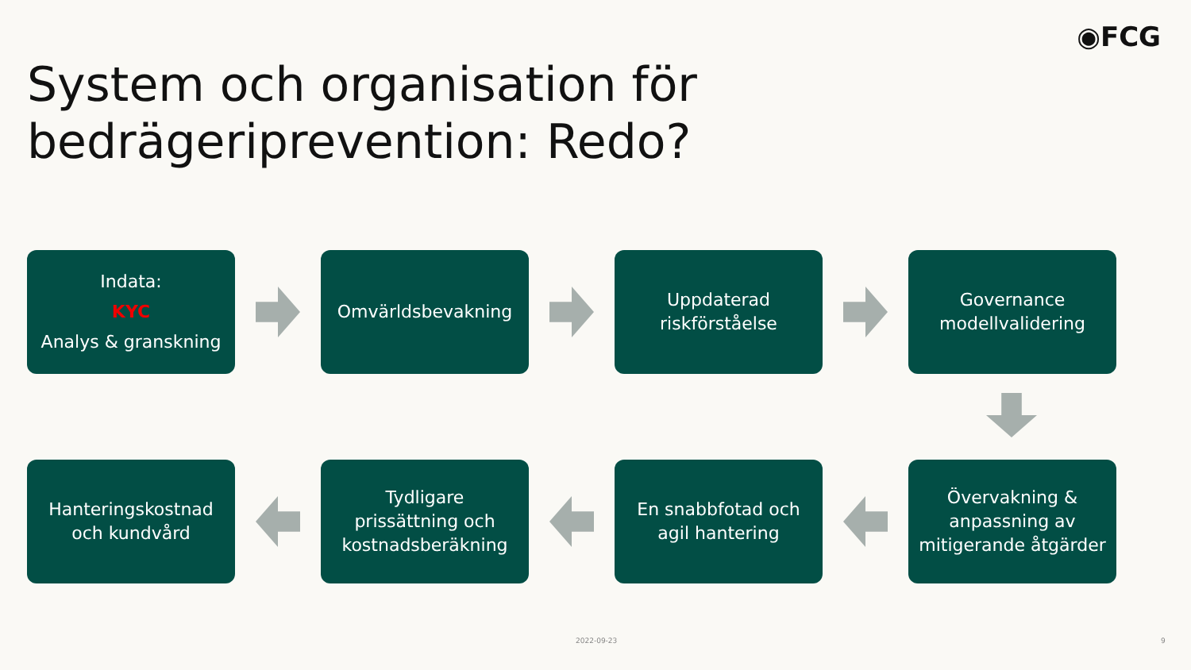◉FCG
System och organisation för
bedrägeriprevention: Redo?
Indata:
KYC
Analys & granskning
Omvärldsbevakning
Uppdaterad
riskförståelse
Governance
modellvalidering
Hanteringskostnad
och kundvård
Tydligare
prissättning och
kostnadsberäkning
En snabbfotad och
agil hantering
Övervakning &
anpassning av
mitigerande åtgärder
2022-09-23 9